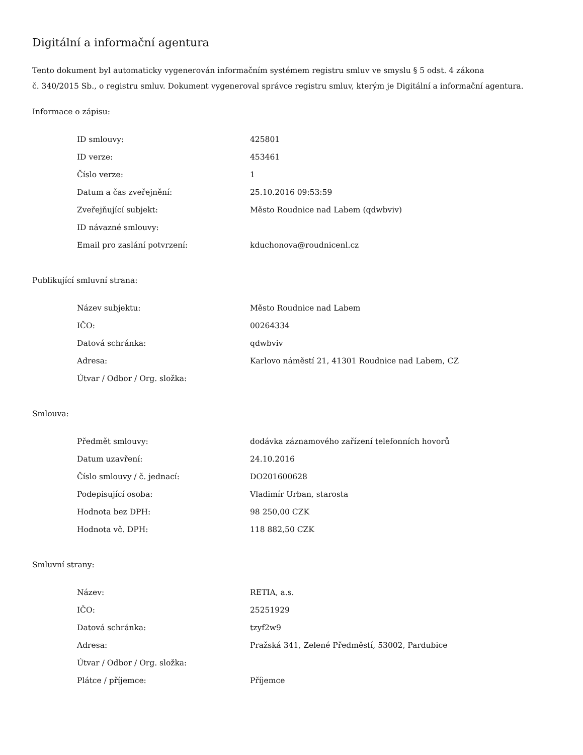Digitální a informační agentura
Tento dokument byl automaticky vygenerován informačním systémem registru smluv ve smyslu § 5 odst. 4 zákona
č. 340/2015 Sb., o registru smluv. Dokument vygeneroval správce registru smluv, kterým je Digitální a informační agentura.
Informace o zápisu:
| ID smlouvy: | 425801 |
| ID verze: | 453461 |
| Číslo verze: | 1 |
| Datum a čas zveřejnění: | 25.10.2016 09:53:59 |
| Zveřejňující subjekt: | Město Roudnice nad Labem (qdwbviv) |
| ID návazné smlouvy: | |
| Email pro zaslání potvrzení: | kduchonova@roudnicenl.cz |
Publikující smluvní strana:
| Název subjektu: | Město Roudnice nad Labem |
| IČO: | 00264334 |
| Datová schránka: | qdwbviv |
| Adresa: | Karlovo náměstí 21, 41301 Roudnice nad Labem, CZ |
| Útvar / Odbor / Org. složka: | |
Smlouva:
| Předmět smlouvy: | dodávka záznamového zařízení telefonních hovorů |
| Datum uzavření: | 24.10.2016 |
| Číslo smlouvy / č. jednací: | DO201600628 |
| Podepisující osoba: | Vladimír Urban, starosta |
| Hodnota bez DPH: | 98 250,00 CZK |
| Hodnota vč. DPH: | 118 882,50 CZK |
Smluvní strany:
| Název: | RETIA, a.s. |
| IČO: | 25251929 |
| Datová schránka: | tzyf2w9 |
| Adresa: | Pražská 341, Zelené Předměstí, 53002, Pardubice |
| Útvar / Odbor / Org. složka: | |
| Plátce / příjemce: | Příjemce |